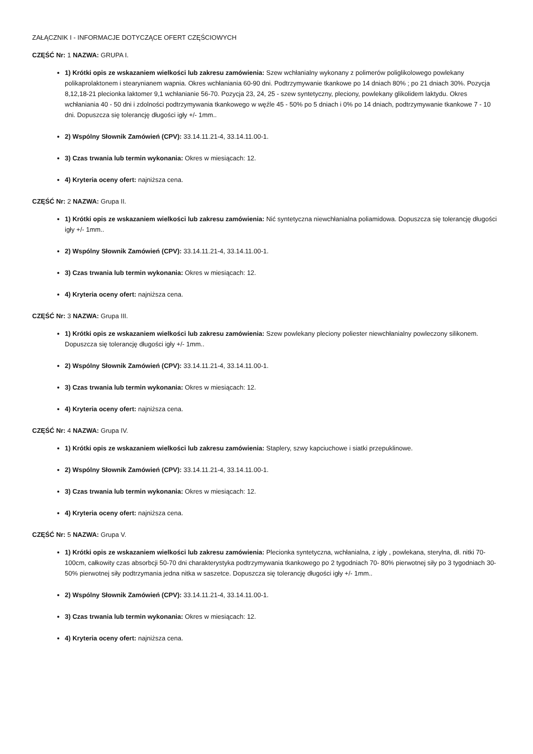ZAŁĄCZNIK I - INFORMACJE DOTYCZĄCE OFERT CZĘŚCIOWYCH
CZĘŚĆ Nr: 1 NAZWA: GRUPA I.
1) Krótki opis ze wskazaniem wielkości lub zakresu zamówienia: Szew wchłanialny wykonany z polimerów poliglikolowego powlekany polikaprolaktonem i stearynianem wapnia. Okres wchłaniania 60-90 dni. Podtrzymywanie tkankowe po 14 dniach 80% ; po 21 dniach 30%. Pozycja 8,12,18-21 plecionka laktomer 9,1 wchłanianie 56-70. Pozycja 23, 24, 25 - szew syntetyczny, pleciony, powlekany glikolidem laktydu. Okres wchłaniania 40 - 50 dni i zdolności podtrzymywania tkankowego w węźle 45 - 50% po 5 dniach i 0% po 14 dniach, podtrzymywanie tkankowe 7 - 10 dni. Dopuszcza się tolerancję długości igły +/- 1mm..
2) Wspólny Słownik Zamówień (CPV): 33.14.11.21-4, 33.14.11.00-1.
3) Czas trwania lub termin wykonania: Okres w miesiącach: 12.
4) Kryteria oceny ofert: najniższa cena.
CZĘŚĆ Nr: 2 NAZWA: Grupa II.
1) Krótki opis ze wskazaniem wielkości lub zakresu zamówienia: Nić syntetyczna niewchłanialna poliamidowa. Dopuszcza się tolerancję długości igły +/- 1mm..
2) Wspólny Słownik Zamówień (CPV): 33.14.11.21-4, 33.14.11.00-1.
3) Czas trwania lub termin wykonania: Okres w miesiącach: 12.
4) Kryteria oceny ofert: najniższa cena.
CZĘŚĆ Nr: 3 NAZWA: Grupa III.
1) Krótki opis ze wskazaniem wielkości lub zakresu zamówienia: Szew powlekany pleciony poliester niewchłanialny powleczony silikonem. Dopuszcza się tolerancję długości igły +/- 1mm..
2) Wspólny Słownik Zamówień (CPV): 33.14.11.21-4, 33.14.11.00-1.
3) Czas trwania lub termin wykonania: Okres w miesiącach: 12.
4) Kryteria oceny ofert: najniższa cena.
CZĘŚĆ Nr: 4 NAZWA: Grupa IV.
1) Krótki opis ze wskazaniem wielkości lub zakresu zamówienia: Staplery, szwy kapciuchowe i siatki przepuklinowe.
2) Wspólny Słownik Zamówień (CPV): 33.14.11.21-4, 33.14.11.00-1.
3) Czas trwania lub termin wykonania: Okres w miesiącach: 12.
4) Kryteria oceny ofert: najniższa cena.
CZĘŚĆ Nr: 5 NAZWA: Grupa V.
1) Krótki opis ze wskazaniem wielkości lub zakresu zamówienia: Plecionka syntetyczna, wchłanialna, z igły , powlekana, sterylna, dł. nitki 70-100cm, całkowity czas absorbcji 50-70 dni charakterystyka podtrzymywania tkankowego po 2 tygodniach 70- 80% pierwotnej siły po 3 tygodniach 30-50% pierwotnej siły podtrzymania jedna nitka w saszetce. Dopuszcza się tolerancję długości igły +/- 1mm..
2) Wspólny Słownik Zamówień (CPV): 33.14.11.21-4, 33.14.11.00-1.
3) Czas trwania lub termin wykonania: Okres w miesiącach: 12.
4) Kryteria oceny ofert: najniższa cena.